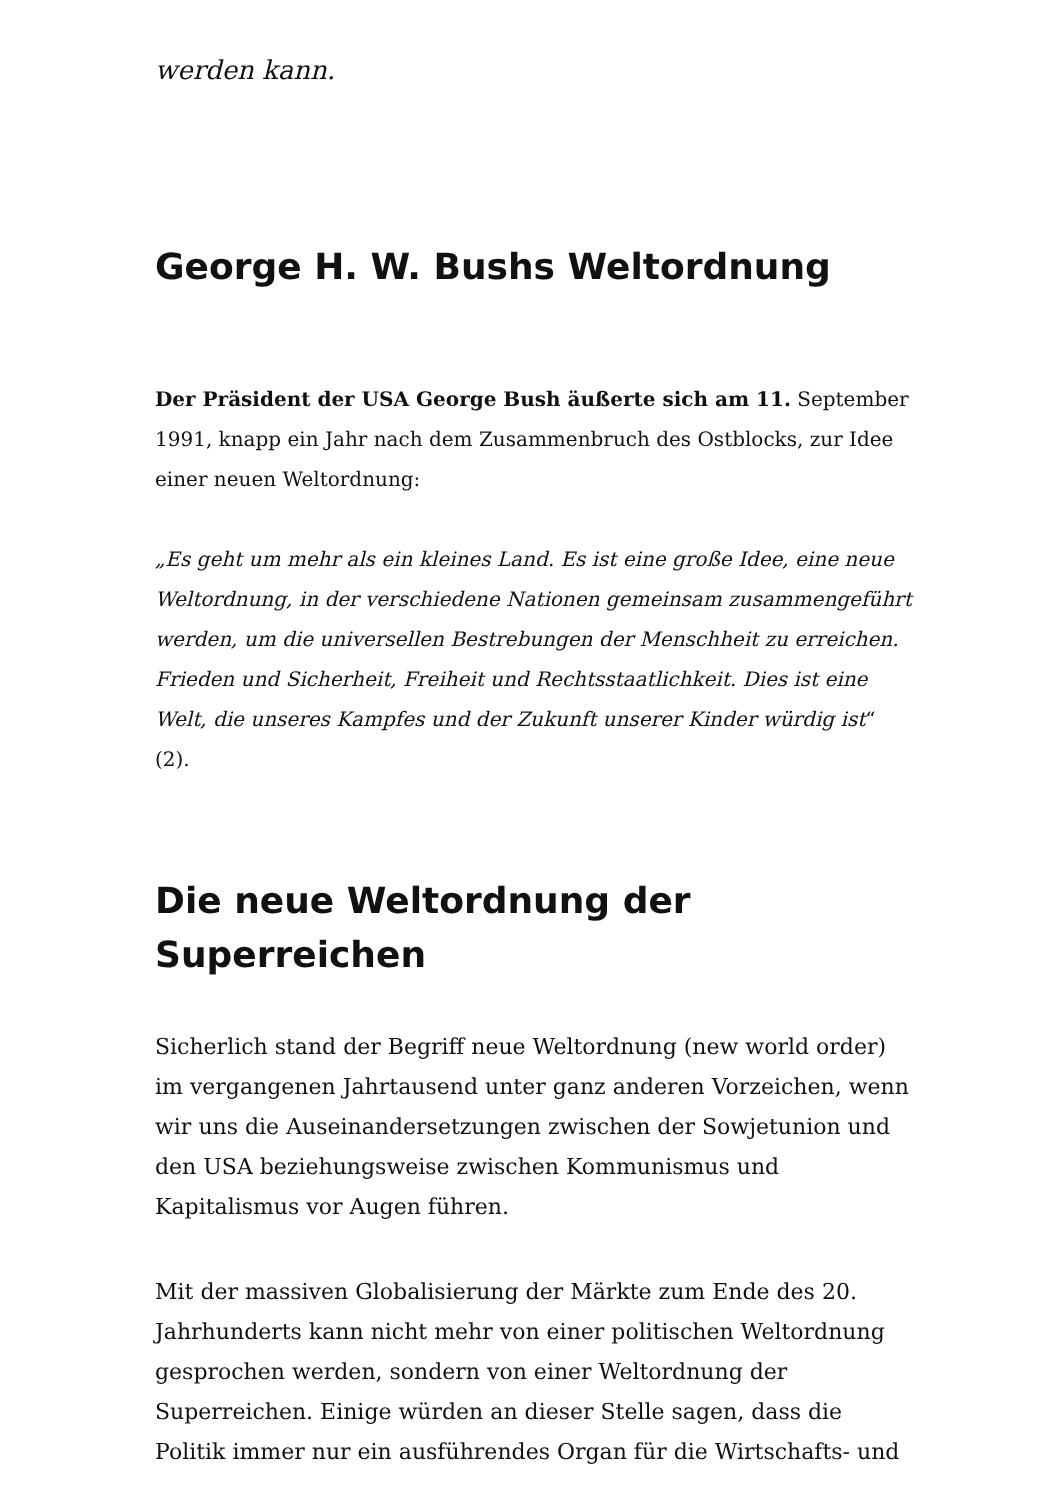werden kann.
George H. W. Bushs Weltordnung
Der Präsident der USA George Bush äußerte sich am 11. September 1991, knapp ein Jahr nach dem Zusammenbruch des Ostblocks, zur Idee einer neuen Weltordnung:
„Es geht um mehr als ein kleines Land. Es ist eine große Idee, eine neue Weltordnung, in der verschiedene Nationen gemeinsam zusammengeführt werden, um die universellen Bestrebungen der Menschheit zu erreichen. Frieden und Sicherheit, Freiheit und Rechtsstaatlichkeit. Dies ist eine Welt, die unseres Kampfes und der Zukunft unserer Kinder würdig ist“ (2).
Die neue Weltordnung der Superreichen
Sicherlich stand der Begriff neue Weltordnung (new world order) im vergangenen Jahrtausend unter ganz anderen Vorzeichen, wenn wir uns die Auseinandersetzungen zwischen der Sowjetunion und den USA beziehungsweise zwischen Kommunismus und Kapitalismus vor Augen führen.
Mit der massiven Globalisierung der Märkte zum Ende des 20. Jahrhunderts kann nicht mehr von einer politischen Weltordnung gesprochen werden, sondern von einer Weltordnung der Superreichen. Einige würden an dieser Stelle sagen, dass die Politik immer nur ein ausführendes Organ für die Wirtschafts- und